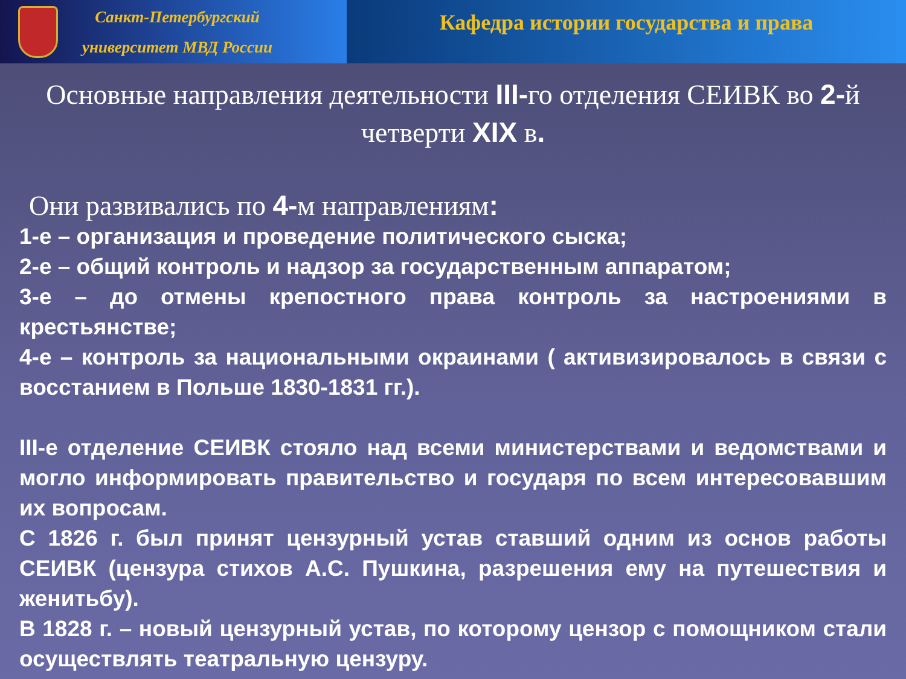Санкт-Петербургский
университет МВД России
Кафедра истории государства и права
Основные направления деятельности III-го отделения СЕИВК во 2-й четверти XIX в.
Они развивались по 4-м направлениям:
1-е – организация и проведение политического сыска;
2-е – общий контроль и надзор за государственным аппаратом;
3-е – до отмены крепостного права контроль за настроениями в крестьянстве;
4-е – контроль за национальными окраинами ( активизировалось в связи с восстанием в Польше 1830-1831 гг.).
III-е отделение СЕИВК стояло над всеми министерствами и ведомствами и могло информировать правительство и государя по всем интересовавшим их вопросам.
С 1826 г. был принят цензурный устав ставший одним из основ работы СЕИВК (цензура стихов А.С. Пушкина, разрешения ему на путешествия и женитьбу).
В 1828 г. – новый цензурный устав, по которому цензор с помощником стали осуществлять театральную цензуру.